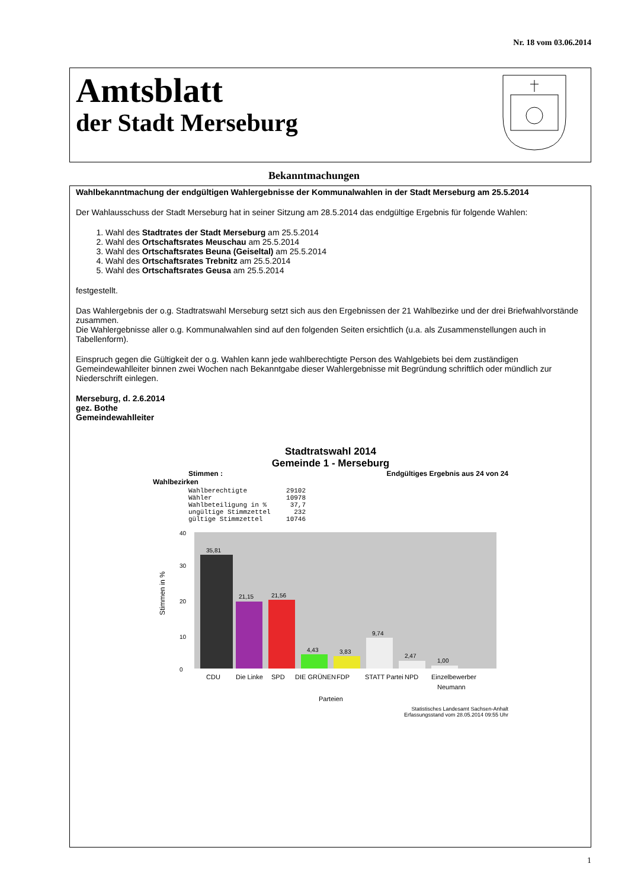Nr. 18 vom 03.06.2014
Amtsblatt
der Stadt Merseburg
Bekanntmachungen
Wahlbekanntmachung der endgültigen Wahlergebnisse der Kommunalwahlen in der Stadt Merseburg am 25.5.2014
Der Wahlausschuss der Stadt Merseburg hat in seiner Sitzung am 28.5.2014 das endgültige Ergebnis für folgende Wahlen:
1. Wahl des Stadtrates der Stadt Merseburg am 25.5.2014
2. Wahl des Ortschaftsrates Meuschau am 25.5.2014
3. Wahl des Ortschaftsrates Beuna (Geiseltal) am 25.5.2014
4. Wahl des Ortschaftsrates Trebnitz am 25.5.2014
5. Wahl des Ortschaftsrates Geusa am 25.5.2014
festgestellt.
Das Wahlergebnis der o.g. Stadtratswahl Merseburg setzt sich aus den Ergebnissen der 21 Wahlbezirke und der drei Briefwahlvorstände zusammen.
Die Wahlergebnisse aller o.g. Kommunalwahlen sind auf den folgenden Seiten ersichtlich (u.a. als Zusammenstellungen auch in Tabellenform).
Einspruch gegen die Gültigkeit der o.g. Wahlen kann jede wahlberechtigte Person des Wahlgebiets bei dem zuständigen Gemeindewahlleiter binnen zwei Wochen nach Bekanntgabe dieser Wahlergebnisse mit Begründung schriftlich oder mündlich zur Niederschrift einlegen.
Merseburg, d. 2.6.2014
gez. Bothe
Gemeindewahlleiter
Stadtratswahl 2014
Gemeinde 1 - Merseburg
Stimmen : Endgültiges Ergebnis aus 24 von 24
Wahlbezirken
Wahlberechtigte          29102
Wähler                   10978
Wahlbeteiligung in %      37,7
ungültige Stimmzettel      232
gültige Stimmzettel      10746
Stimmen in %
0
10
20
30
40
35,81
21,15
21,56
4,43
3,83
9,74
2,47
1,00
CDU
Die Linke
SPD
DIE GRÜNEN
FDP
STATT Partei
NPD
Einzelbewerber
Neumann
Parteien
Statistisches Landesamt Sachsen-Anhalt
Erfassungsstand vom 28.05.2014 09:55 Uhr
1